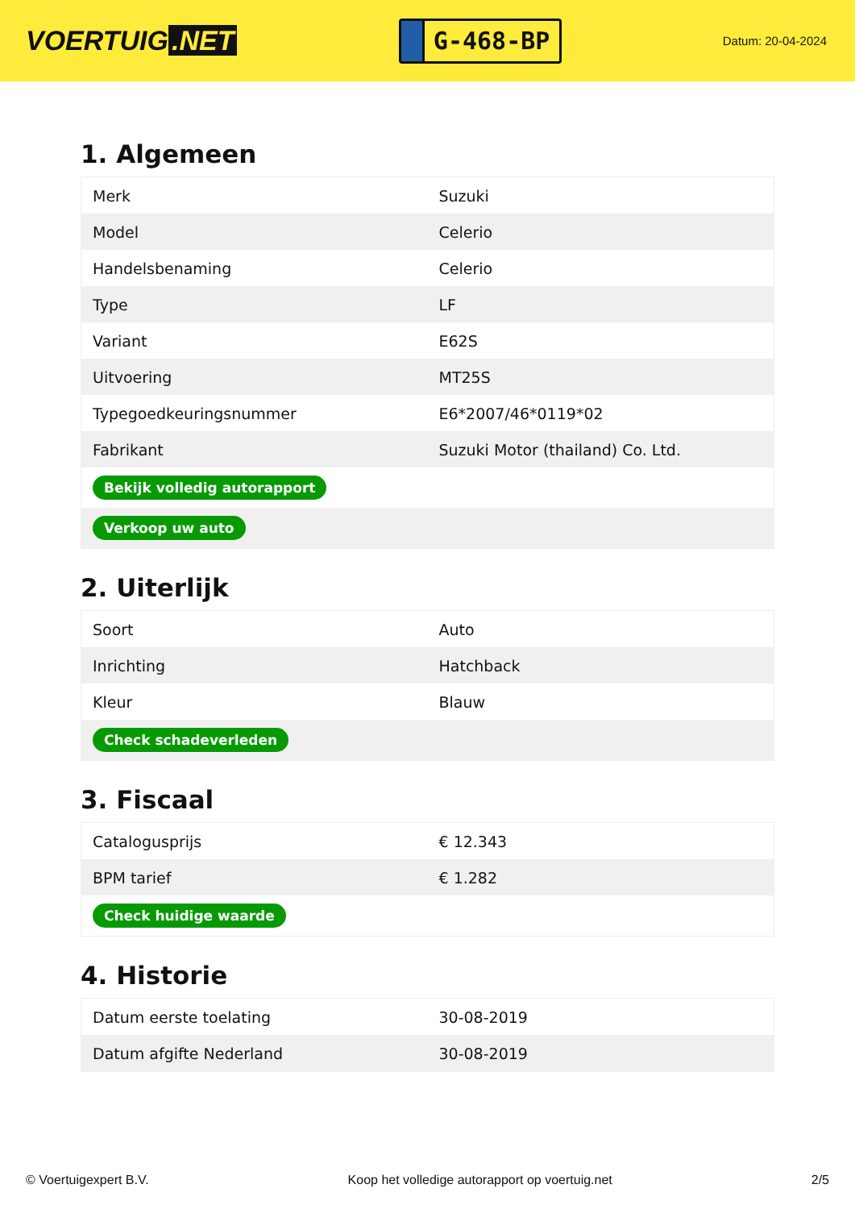VOERTUIG.NET
G-468-BP
Datum: 20-04-2024
1. Algemeen
| Merk | Suzuki |
| Model | Celerio |
| Handelsbenaming | Celerio |
| Type | LF |
| Variant | E62S |
| Uitvoering | MT25S |
| Typegoedkeuringsnummer | E6*2007/46*0119*02 |
| Fabrikant | Suzuki Motor (thailand) Co. Ltd. |
| Bekijk volledig autorapport | |
| Verkoop uw auto | |
2. Uiterlijk
| Soort | Auto |
| Inrichting | Hatchback |
| Kleur | Blauw |
| Check schadeverleden | |
3. Fiscaal
| Catalogusprijs | € 12.343 |
| BPM tarief | € 1.282 |
| Check huidige waarde | |
4. Historie
| Datum eerste toelating | 30-08-2019 |
| Datum afgifte Nederland | 30-08-2019 |
© Voertuigexpert B.V. Koop het volledige autorapport op voertuig.net 2/5